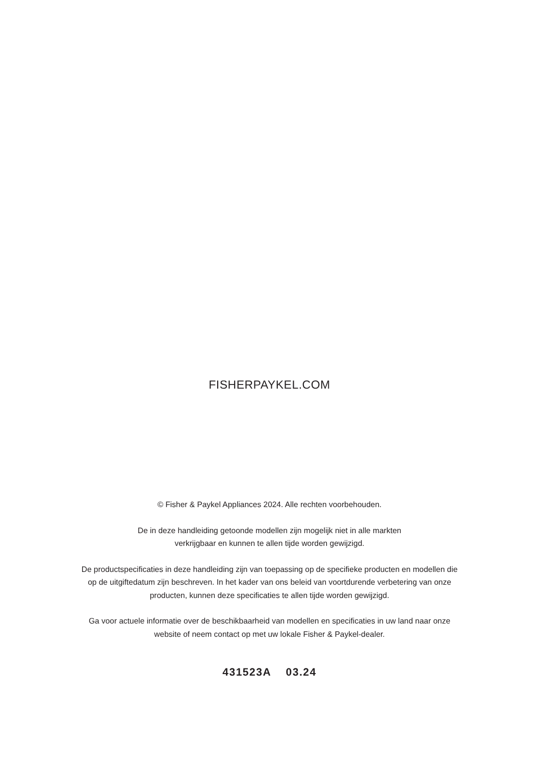FISHERPAYKEL.COM
© Fisher & Paykel Appliances 2024. Alle rechten voorbehouden.
De in deze handleiding getoonde modellen zijn mogelijk niet in alle markten
verkrijgbaar en kunnen te allen tijde worden gewijzigd.
De productspecificaties in deze handleiding zijn van toepassing op de specifieke producten en modellen die op de uitgiftedatum zijn beschreven. In het kader van ons beleid van voortdurende verbetering van onze producten, kunnen deze specificaties te allen tijde worden gewijzigd.
Ga voor actuele informatie over de beschikbaarheid van modellen en specificaties in uw land naar onze website of neem contact op met uw lokale Fisher & Paykel-dealer.
431523A 03.24